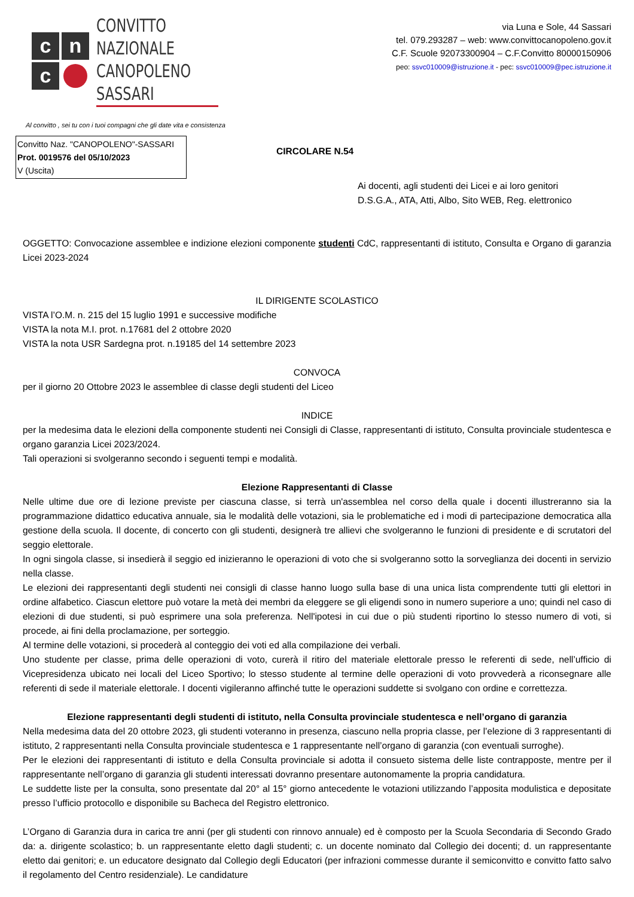c
n
c
CONVITTO NAZIONALE
CANOPOLENO SASSARI
Al convitto , sei tu con i tuoi compagni che gli date vita e consistenza
via Luna e Sole, 44 Sassari
tel. 079.293287 – web: www.convittocanopoleno.gov.it
C.F. Scuole 92073300904 – C.F.Convitto 80000150906
peo: ssvc010009@istruzione.it - pec: ssvc010009@pec.istruzione.it
Convitto Naz. "CANOPOLENO"-SASSARI
Prot. 0019576 del 05/10/2023
V (Uscita)
CIRCOLARE N.54
Ai docenti, agli studenti dei Licei e ai loro genitori
D.S.G.A., ATA, Atti, Albo, Sito WEB, Reg. elettronico
OGGETTO: Convocazione assemblee e indizione elezioni componente studenti CdC, rappresentanti di istituto, Consulta e Organo di garanzia Licei 2023-2024
IL DIRIGENTE SCOLASTICO
VISTA l’O.M. n. 215 del 15 luglio 1991 e successive modifiche
VISTA la nota M.I. prot. n.17681 del 2 ottobre 2020
VISTA la nota USR Sardegna prot. n.19185 del 14 settembre 2023
CONVOCA
per il giorno 20 Ottobre 2023 le assemblee di classe degli studenti del Liceo
INDICE
per la medesima data le elezioni della componente studenti nei Consigli di Classe, rappresentanti di istituto, Consulta provinciale studentesca e organo garanzia Licei 2023/2024.
Tali operazioni si svolgeranno secondo i seguenti tempi e modalità.
Elezione Rappresentanti di Classe
Nelle ultime due ore di lezione previste per ciascuna classe, si terrà un'assemblea nel corso della quale i docenti illustreranno sia la programmazione didattico educativa annuale, sia le modalità delle votazioni, sia le problematiche ed i modi di partecipazione democratica alla gestione della scuola. Il docente, di concerto con gli studenti, designerà tre allievi che svolgeranno le funzioni di presidente e di scrutatori del seggio elettorale.
In ogni singola classe, si insedierà il seggio ed inizieranno le operazioni di voto che si svolgeranno sotto la sorveglianza dei docenti in servizio nella classe.
Le elezioni dei rappresentanti degli studenti nei consigli di classe hanno luogo sulla base di una unica lista comprendente tutti gli elettori in ordine alfabetico. Ciascun elettore può votare la metà dei membri da eleggere se gli eligendi sono in numero superiore a uno; quindi nel caso di elezioni di due studenti, si può esprimere una sola preferenza. Nell'ipotesi in cui due o più studenti riportino lo stesso numero di voti, si procede, ai fini della proclamazione, per sorteggio.
Al termine delle votazioni, si procederà al conteggio dei voti ed alla compilazione dei verbali.
Uno studente per classe, prima delle operazioni di voto, curerà il ritiro del materiale elettorale presso le referenti di sede, nell’ufficio di Vicepresidenza ubicato nei locali del Liceo Sportivo; lo stesso studente al termine delle operazioni di voto provvederà a riconsegnare alle referenti di sede il materiale elettorale. I docenti vigileranno affinché tutte le operazioni suddette si svolgano con ordine e correttezza.
Elezione rappresentanti degli studenti di istituto, nella Consulta provinciale studentesca e nell’organo di garanzia
Nella medesima data del 20 ottobre 2023, gli studenti voteranno in presenza, ciascuno nella propria classe, per l’elezione di 3 rappresentanti di istituto, 2 rappresentanti nella Consulta provinciale studentesca e 1 rappresentante nell’organo di garanzia (con eventuali surroghe).
Per le elezioni dei rappresentanti di istituto e della Consulta provinciale si adotta il consueto sistema delle liste contrapposte, mentre per il rappresentante nell’organo di garanzia gli studenti interessati dovranno presentare autonomamente la propria candidatura.
Le suddette liste per la consulta, sono presentate dal 20° al 15° giorno antecedente le votazioni utilizzando l’apposita modulistica e depositate presso l’ufficio protocollo e disponibile su Bacheca del Registro elettronico.
L’Organo di Garanzia dura in carica tre anni (per gli studenti con rinnovo annuale) ed è composto per la Scuola Secondaria di Secondo Grado da: a. dirigente scolastico; b. un rappresentante eletto dagli studenti; c. un docente nominato dal Collegio dei docenti; d. un rappresentante eletto dai genitori; e. un educatore designato dal Collegio degli Educatori (per infrazioni commesse durante il semiconvitto e convitto fatto salvo il regolamento del Centro residenziale). Le candidature